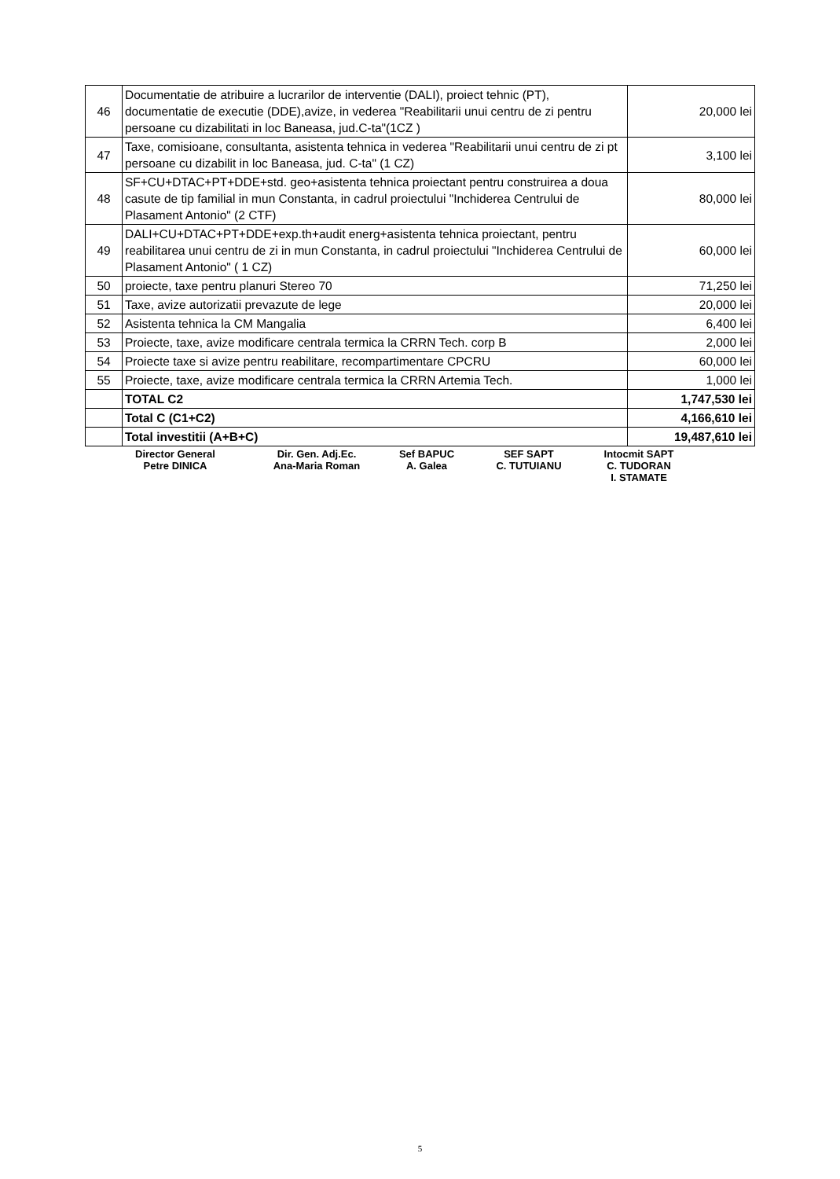| 46 | Documentatie de atribuire a lucrarilor de interventie (DALI), proiect tehnic (PT), documentatie de executie (DDE),avize, in vederea "Reabilitarii unui centru de zi pentru persoane cu dizabilitati in loc Baneasa, jud.C-ta"(1CZ ) | 20,000 lei |
| 47 | Taxe, comisioane, consultanta, asistenta tehnica in vederea "Reabilitarii unui centru de zi pt persoane cu dizabilit in loc Baneasa, jud. C-ta" (1 CZ) | 3,100 lei |
| 48 | SF+CU+DTAC+PT+DDE+std. geo+asistenta tehnica proiectant pentru construirea a doua casute de tip familial in mun Constanta, in cadrul proiectului "Inchiderea Centrului de Plasament Antonio" (2 CTF) | 80,000 lei |
| 49 | DALI+CU+DTAC+PT+DDE+exp.th+audit energ+asistenta tehnica proiectant, pentru reabilitarea unui centru de zi in mun Constanta, in cadrul proiectului "Inchiderea Centrului de Plasament Antonio" ( 1 CZ) | 60,000 lei |
| 50 | proiecte, taxe pentru planuri Stereo 70 | 71,250 lei |
| 51 | Taxe, avize autorizatii prevazute de lege | 20,000 lei |
| 52 | Asistenta tehnica la CM Mangalia | 6,400 lei |
| 53 | Proiecte, taxe, avize modificare centrala termica la CRRN Tech. corp B | 2,000 lei |
| 54 | Proiecte taxe si avize pentru reabilitare, recompartimentare CPCRU | 60,000 lei |
| 55 | Proiecte, taxe, avize modificare centrala termica la CRRN Artemia Tech. | 1,000 lei |
| | TOTAL C2 | 1,747,530 lei |
| | Total C (C1+C2) | 4,166,610 lei |
| | Total investitii (A+B+C) | 19,487,610 lei |
Director General
Petre DINICA
Dir. Gen. Adj.Ec.
Ana-Maria Roman
Sef BAPUC
A. Galea
SEF SAPT
C. TUTUIANU
Intocmit SAPT
C. TUDORAN
I. STAMATE
5